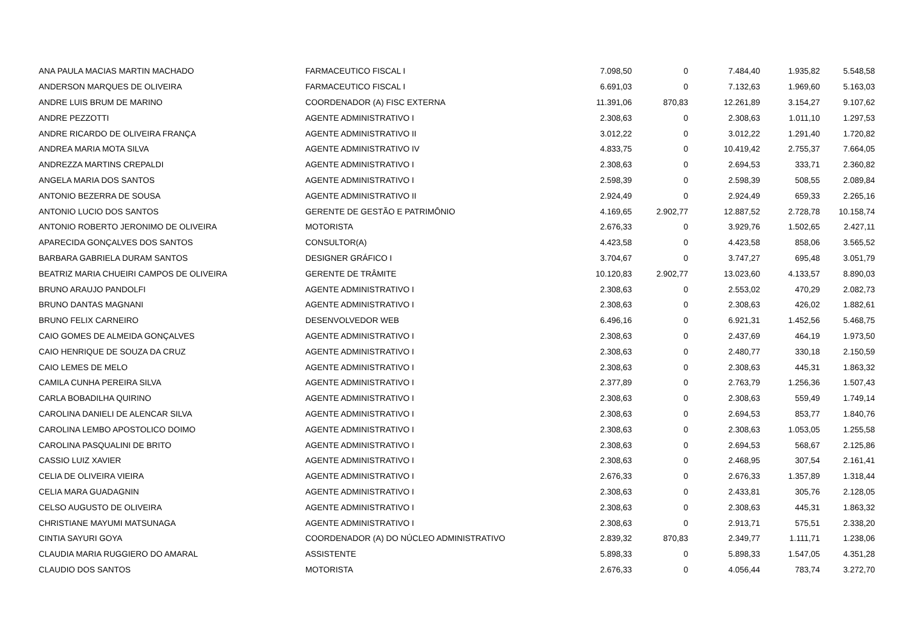| ANA PAULA MACIAS MARTIN MACHADO | FARMACEUTICO FISCAL I | 7.098,50 | 0 | 7.484,40 | 1.935,82 | 5.548,58 |
| ANDERSON MARQUES DE OLIVEIRA | FARMACEUTICO FISCAL I | 6.691,03 | 0 | 7.132,63 | 1.969,60 | 5.163,03 |
| ANDRE LUIS BRUM DE MARINO | COORDENADOR (A) FISC EXTERNA | 11.391,06 | 870,83 | 12.261,89 | 3.154,27 | 9.107,62 |
| ANDRE PEZZOTTI | AGENTE ADMINISTRATIVO I | 2.308,63 | 0 | 2.308,63 | 1.011,10 | 1.297,53 |
| ANDRE RICARDO DE OLIVEIRA FRANÇA | AGENTE ADMINISTRATIVO II | 3.012,22 | 0 | 3.012,22 | 1.291,40 | 1.720,82 |
| ANDREA MARIA MOTA SILVA | AGENTE ADMINISTRATIVO IV | 4.833,75 | 0 | 10.419,42 | 2.755,37 | 7.664,05 |
| ANDREZZA MARTINS CREPALDI | AGENTE ADMINISTRATIVO I | 2.308,63 | 0 | 2.694,53 | 333,71 | 2.360,82 |
| ANGELA MARIA DOS SANTOS | AGENTE ADMINISTRATIVO I | 2.598,39 | 0 | 2.598,39 | 508,55 | 2.089,84 |
| ANTONIO BEZERRA DE SOUSA | AGENTE ADMINISTRATIVO II | 2.924,49 | 0 | 2.924,49 | 659,33 | 2.265,16 |
| ANTONIO LUCIO DOS SANTOS | GERENTE DE GESTÃO E PATRIMÔNIO | 4.169,65 | 2.902,77 | 12.887,52 | 2.728,78 | 10.158,74 |
| ANTONIO ROBERTO JERONIMO DE OLIVEIRA | MOTORISTA | 2.676,33 | 0 | 3.929,76 | 1.502,65 | 2.427,11 |
| APARECIDA GONÇALVES DOS SANTOS | CONSULTOR(A) | 4.423,58 | 0 | 4.423,58 | 858,06 | 3.565,52 |
| BARBARA GABRIELA DURAM SANTOS | DESIGNER GRÁFICO I | 3.704,67 | 0 | 3.747,27 | 695,48 | 3.051,79 |
| BEATRIZ MARIA CHUEIRI CAMPOS DE OLIVEIRA | GERENTE DE TRÂMITE | 10.120,83 | 2.902,77 | 13.023,60 | 4.133,57 | 8.890,03 |
| BRUNO ARAUJO PANDOLFI | AGENTE ADMINISTRATIVO I | 2.308,63 | 0 | 2.553,02 | 470,29 | 2.082,73 |
| BRUNO DANTAS MAGNANI | AGENTE ADMINISTRATIVO I | 2.308,63 | 0 | 2.308,63 | 426,02 | 1.882,61 |
| BRUNO FELIX CARNEIRO | DESENVOLVEDOR WEB | 6.496,16 | 0 | 6.921,31 | 1.452,56 | 5.468,75 |
| CAIO GOMES DE ALMEIDA GONÇALVES | AGENTE ADMINISTRATIVO I | 2.308,63 | 0 | 2.437,69 | 464,19 | 1.973,50 |
| CAIO HENRIQUE DE SOUZA DA CRUZ | AGENTE ADMINISTRATIVO I | 2.308,63 | 0 | 2.480,77 | 330,18 | 2.150,59 |
| CAIO LEMES DE MELO | AGENTE ADMINISTRATIVO I | 2.308,63 | 0 | 2.308,63 | 445,31 | 1.863,32 |
| CAMILA CUNHA PEREIRA SILVA | AGENTE ADMINISTRATIVO I | 2.377,89 | 0 | 2.763,79 | 1.256,36 | 1.507,43 |
| CARLA BOBADILHA QUIRINO | AGENTE ADMINISTRATIVO I | 2.308,63 | 0 | 2.308,63 | 559,49 | 1.749,14 |
| CAROLINA DANIELI DE ALENCAR SILVA | AGENTE ADMINISTRATIVO I | 2.308,63 | 0 | 2.694,53 | 853,77 | 1.840,76 |
| CAROLINA LEMBO APOSTOLICO DOIMO | AGENTE ADMINISTRATIVO I | 2.308,63 | 0 | 2.308,63 | 1.053,05 | 1.255,58 |
| CAROLINA PASQUALINI DE BRITO | AGENTE ADMINISTRATIVO I | 2.308,63 | 0 | 2.694,53 | 568,67 | 2.125,86 |
| CASSIO LUIZ XAVIER | AGENTE ADMINISTRATIVO I | 2.308,63 | 0 | 2.468,95 | 307,54 | 2.161,41 |
| CELIA DE OLIVEIRA VIEIRA | AGENTE ADMINISTRATIVO I | 2.676,33 | 0 | 2.676,33 | 1.357,89 | 1.318,44 |
| CELIA MARA GUADAGNIN | AGENTE ADMINISTRATIVO I | 2.308,63 | 0 | 2.433,81 | 305,76 | 2.128,05 |
| CELSO AUGUSTO DE OLIVEIRA | AGENTE ADMINISTRATIVO I | 2.308,63 | 0 | 2.308,63 | 445,31 | 1.863,32 |
| CHRISTIANE MAYUMI MATSUNAGA | AGENTE ADMINISTRATIVO I | 2.308,63 | 0 | 2.913,71 | 575,51 | 2.338,20 |
| CINTIA SAYURI GOYA | COORDENADOR (A) DO NÚCLEO ADMINISTRATIVO | 2.839,32 | 870,83 | 2.349,77 | 1.111,71 | 1.238,06 |
| CLAUDIA MARIA RUGGIERO DO AMARAL | ASSISTENTE | 5.898,33 | 0 | 5.898,33 | 1.547,05 | 4.351,28 |
| CLAUDIO DOS SANTOS | MOTORISTA | 2.676,33 | 0 | 4.056,44 | 783,74 | 3.272,70 |